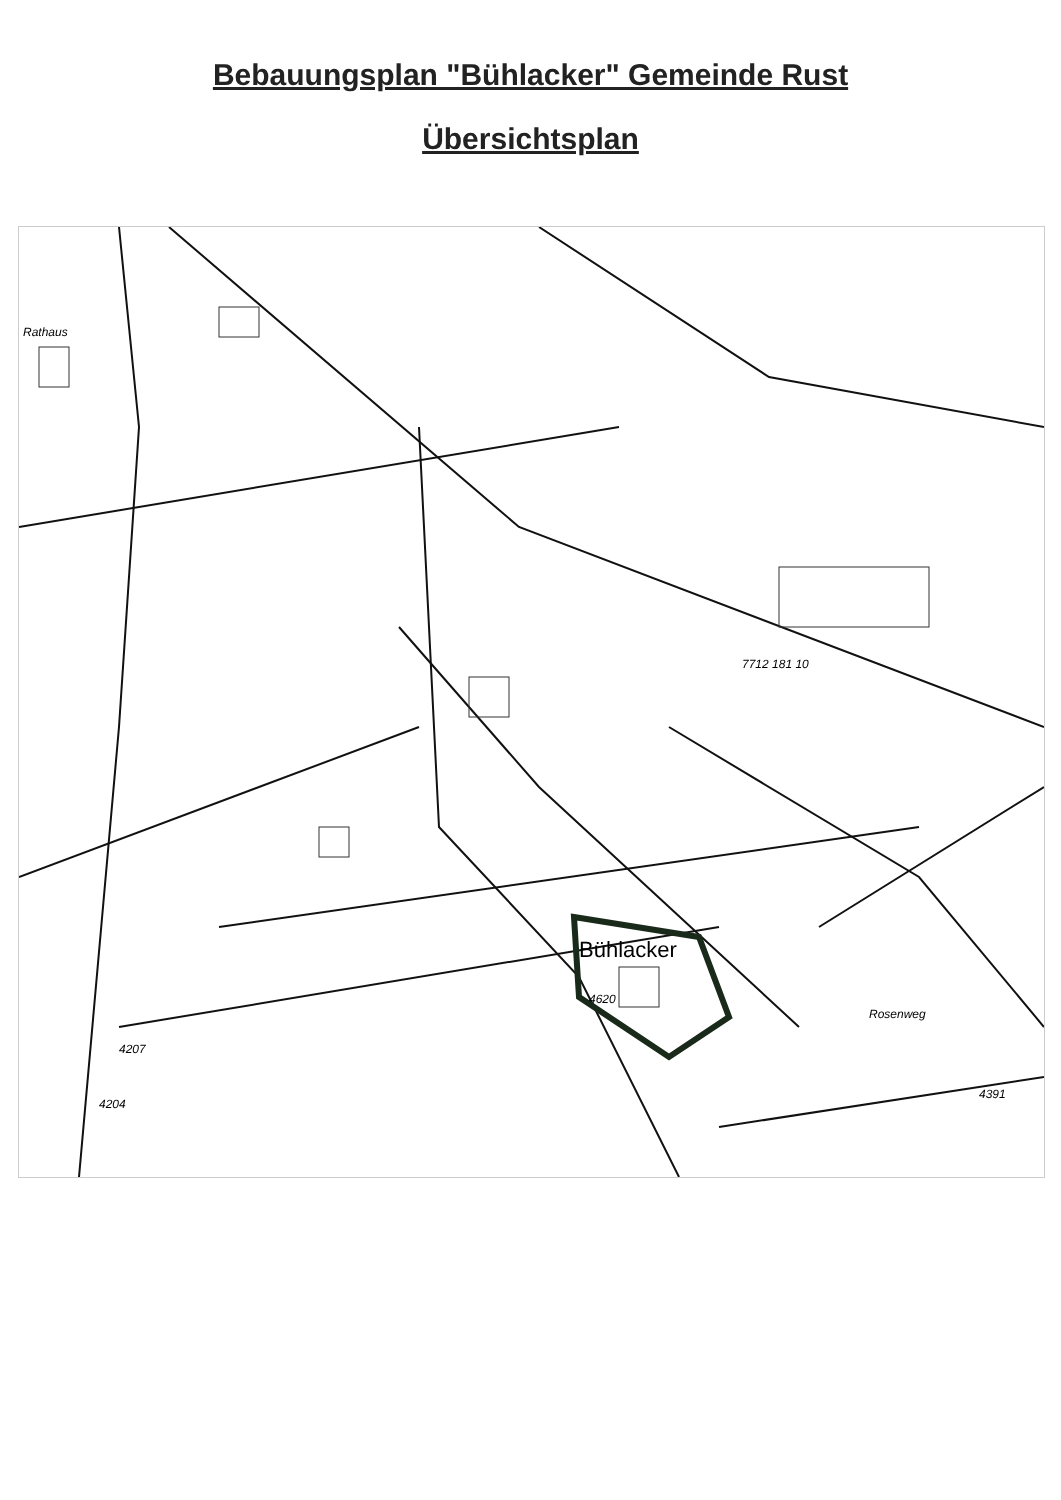Bebauungsplan "Bühlacker" Gemeinde Rust
Übersichtsplan
Rathaus
Bühlacker
4620
7712 181 10
4391
4207
4204
Rosenweg